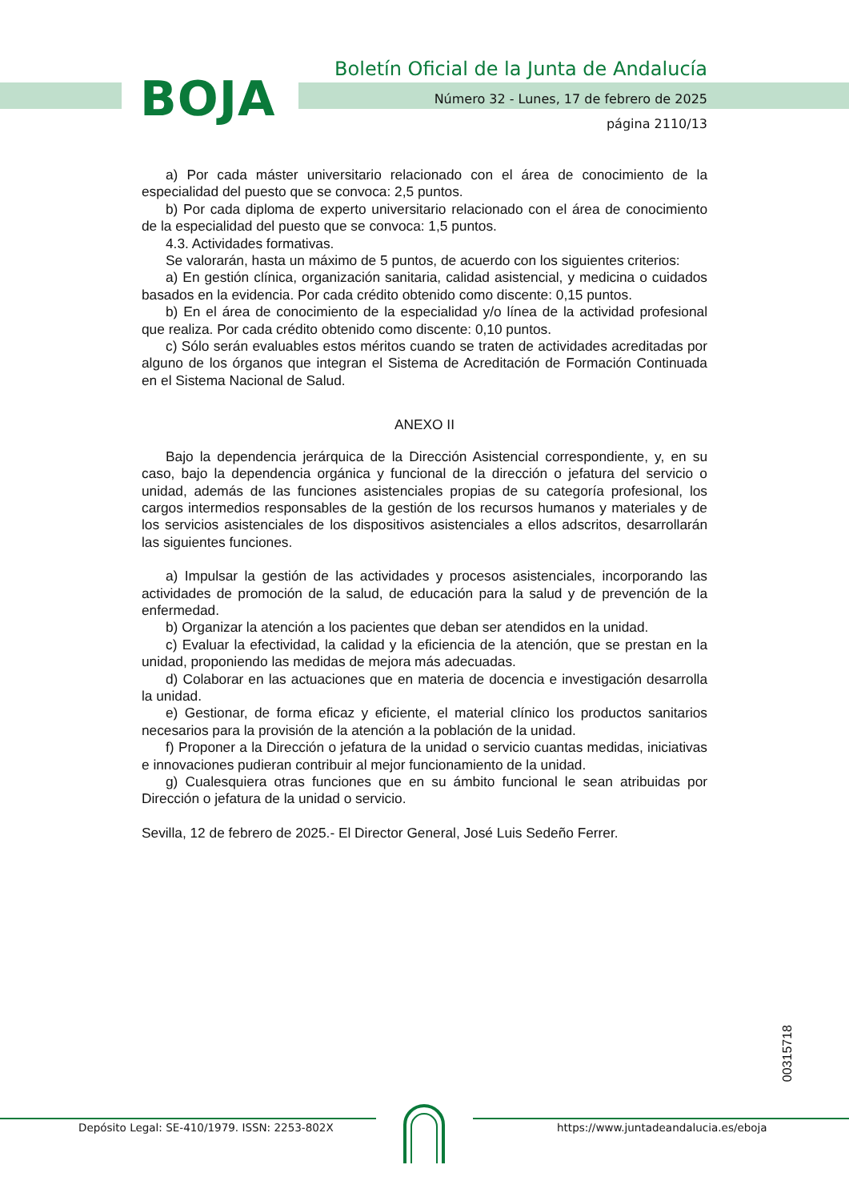BOJA
Boletín Oficial de la Junta de Andalucía
Número 32 - Lunes, 17 de febrero de 2025
página 2110/13
a) Por cada máster universitario relacionado con el área de conocimiento de la especialidad del puesto que se convoca: 2,5 puntos.
b) Por cada diploma de experto universitario relacionado con el área de conocimiento de la especialidad del puesto que se convoca: 1,5 puntos.
4.3. Actividades formativas.
Se valorarán, hasta un máximo de 5 puntos, de acuerdo con los siguientes criterios:
a) En gestión clínica, organización sanitaria, calidad asistencial, y medicina o cuidados basados en la evidencia. Por cada crédito obtenido como discente: 0,15 puntos.
b) En el área de conocimiento de la especialidad y/o línea de la actividad profesional que realiza. Por cada crédito obtenido como discente: 0,10 puntos.
c) Sólo serán evaluables estos méritos cuando se traten de actividades acreditadas por alguno de los órganos que integran el Sistema de Acreditación de Formación Continuada en el Sistema Nacional de Salud.
ANEXO II
Bajo la dependencia jerárquica de la Dirección Asistencial correspondiente, y, en su caso, bajo la dependencia orgánica y funcional de la dirección o jefatura del servicio o unidad, además de las funciones asistenciales propias de su categoría profesional, los cargos intermedios responsables de la gestión de los recursos humanos y materiales y de los servicios asistenciales de los dispositivos asistenciales a ellos adscritos, desarrollarán las siguientes funciones.
a) Impulsar la gestión de las actividades y procesos asistenciales, incorporando las actividades de promoción de la salud, de educación para la salud y de prevención de la enfermedad.
b) Organizar la atención a los pacientes que deban ser atendidos en la unidad.
c) Evaluar la efectividad, la calidad y la eficiencia de la atención, que se prestan en la unidad, proponiendo las medidas de mejora más adecuadas.
d) Colaborar en las actuaciones que en materia de docencia e investigación desarrolla la unidad.
e) Gestionar, de forma eficaz y eficiente, el material clínico los productos sanitarios necesarios para la provisión de la atención a la población de la unidad.
f) Proponer a la Dirección o jefatura de la unidad o servicio cuantas medidas, iniciativas e innovaciones pudieran contribuir al mejor funcionamiento de la unidad.
g) Cualesquiera otras funciones que en su ámbito funcional le sean atribuidas por Dirección o jefatura de la unidad o servicio.
Sevilla, 12 de febrero de 2025.- El Director General, José Luis Sedeño Ferrer.
00315718
Depósito Legal: SE-410/1979. ISSN: 2253-802X https://www.juntadeandalucia.es/eboja